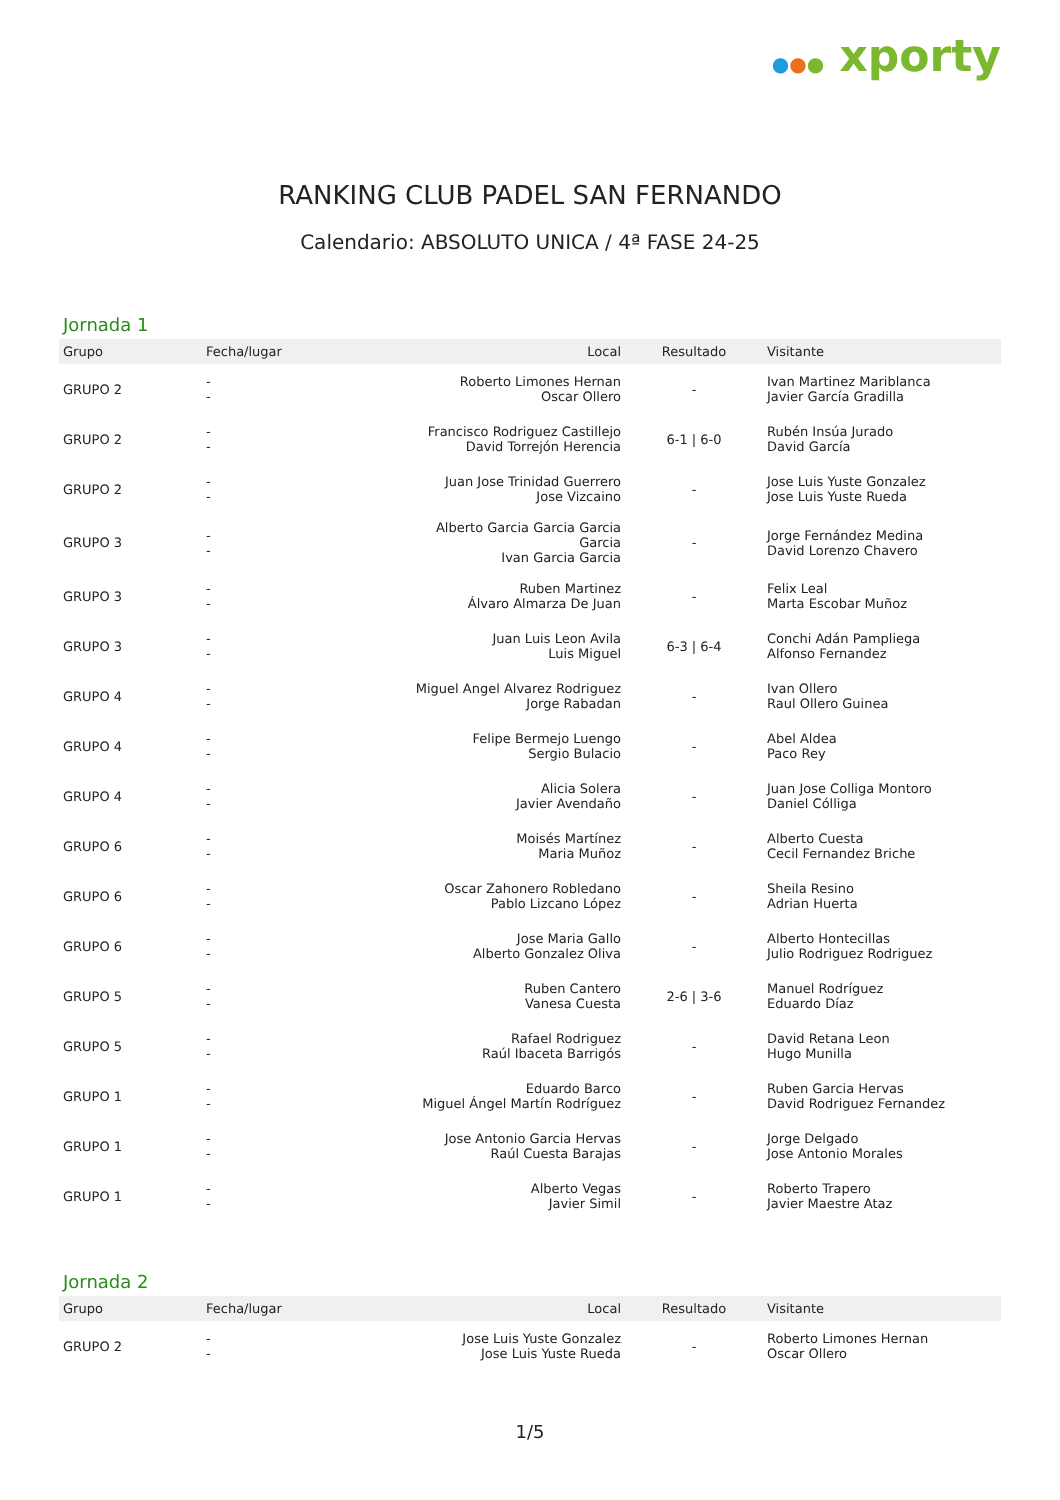●●● xporty
RANKING CLUB PADEL SAN FERNANDO
Calendario: ABSOLUTO UNICA / 4ª FASE 24-25
Jornada 1
| Grupo | Fecha/lugar | Local | Resultado | Visitante |
| --- | --- | --- | --- | --- |
| GRUPO 2 | - - | Roberto Limones Hernan Oscar Ollero | - | Ivan Martinez Mariblanca Javier García Gradilla |
| GRUPO 2 | - - | Francisco Rodriguez Castillejo David Torrejón Herencia | 6-1 / 6-0 | Rubén Insúa Jurado David García |
| GRUPO 2 | - - | Juan Jose Trinidad Guerrero Jose Vizcaino | - | Jose Luis Yuste Gonzalez Jose Luis Yuste Rueda |
| GRUPO 3 | - - | Alberto Garcia Garcia Garcia Garcia Ivan Garcia Garcia | - | Jorge Fernández Medina David Lorenzo Chavero |
| GRUPO 3 | - - | Ruben Martinez Álvaro Almarza De Juan | - | Felix Leal Marta Escobar Muñoz |
| GRUPO 3 | - - | Juan Luis Leon Avila Luis Miguel | 6-3 / 6-4 | Conchi Adán Pampliega Alfonso Fernandez |
| GRUPO 4 | - - | Miguel Angel Alvarez Rodriguez Jorge Rabadan | - | Ivan Ollero Raul Ollero Guinea |
| GRUPO 4 | - - | Felipe Bermejo Luengo Sergio Bulacio | - | Abel Aldea Paco Rey |
| GRUPO 4 | - - | Alicia Solera Javier Avendaño | - | Juan Jose Colliga Montoro Daniel Cólliga |
| GRUPO 6 | - - | Moisés Martínez Maria Muñoz | - | Alberto Cuesta Cecil Fernandez Briche |
| GRUPO 6 | - - | Oscar Zahonero Robledano Pablo Lizcano López | - | Sheila Resino Adrian Huerta |
| GRUPO 6 | - - | Jose Maria Gallo Alberto Gonzalez Oliva | - | Alberto Hontecillas Julio Rodriguez Rodriguez |
| GRUPO 5 | - - | Ruben Cantero Vanesa Cuesta | 2-6 / 3-6 | Manuel Rodríguez Eduardo Díaz |
| GRUPO 5 | - - | Rafael Rodriguez Raúl Ibaceta Barrigós | - | David Retana Leon Hugo Munilla |
| GRUPO 1 | - - | Eduardo Barco Miguel Ángel Martín Rodríguez | - | Ruben Garcia Hervas David Rodriguez Fernandez |
| GRUPO 1 | - - | Jose Antonio Garcia Hervas Raúl Cuesta Barajas | - | Jorge Delgado Jose Antonio Morales |
| GRUPO 1 | - - | Alberto Vegas Javier Simil | - | Roberto Trapero Javier Maestre Ataz |
Jornada 2
| Grupo | Fecha/lugar | Local | Resultado | Visitante |
| --- | --- | --- | --- | --- |
| GRUPO 2 | - - | Jose Luis Yuste Gonzalez Jose Luis Yuste Rueda | - | Roberto Limones Hernan Oscar Ollero |
1/5